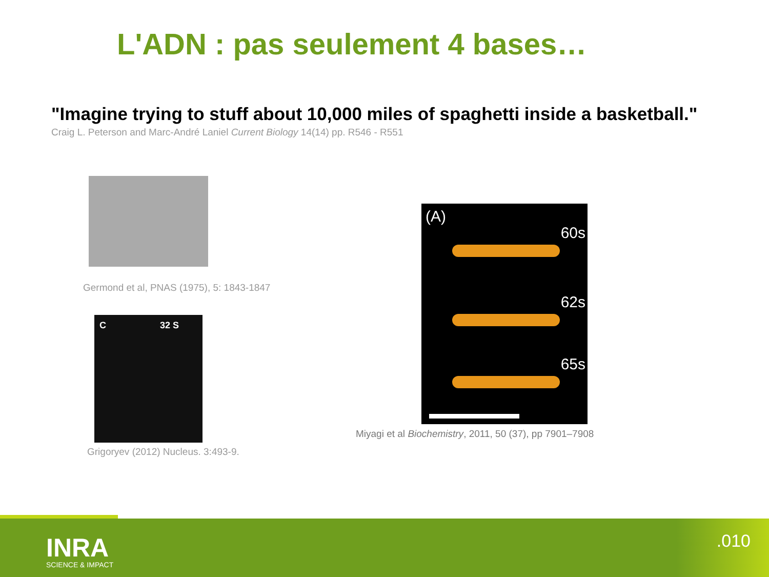L'ADN : pas seulement 4 bases…
"Imagine trying to stuff about 10,000 miles of spaghetti inside a basketball."
Craig L. Peterson and Marc-André Laniel Current Biology 14(14) pp. R546 - R551
Germond et al, PNAS (1975), 5: 1843-1847
C 32 S
Grigoryev (2012) Nucleus. 3:493-9.
(A)
60s
62s
65s
Miyagi et al Biochemistry, 2011, 50 (37), pp 7901–7908
INRA
SCIENCE & IMPACT
.010